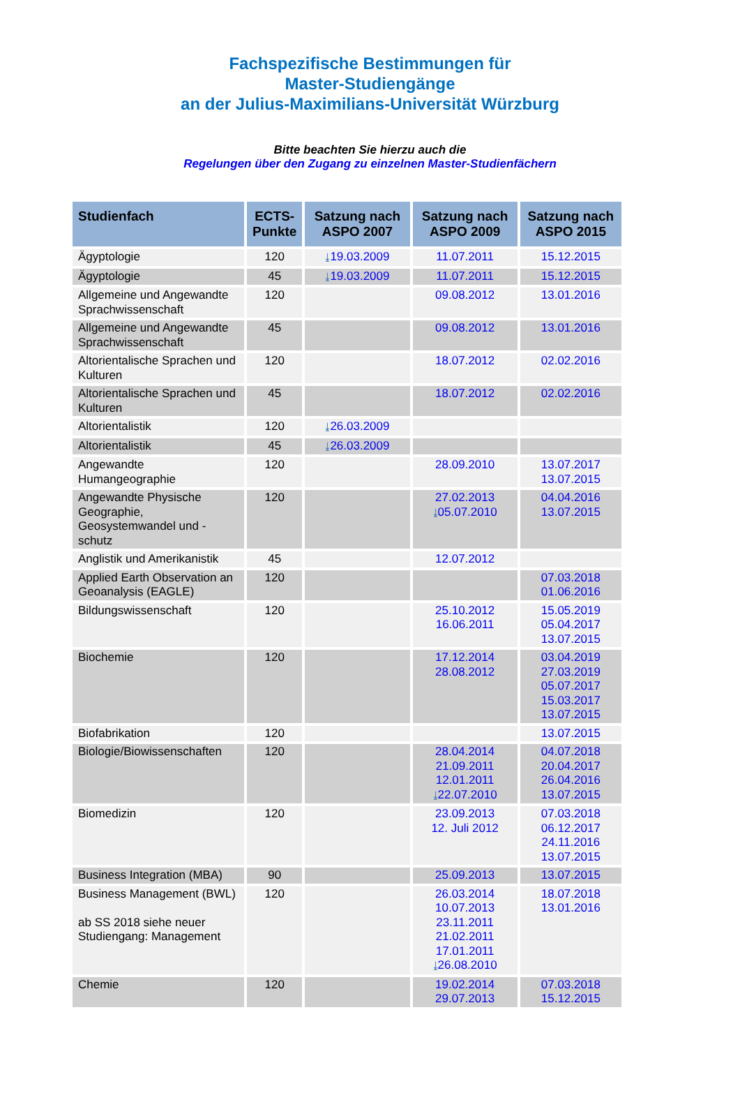Fachspezifische Bestimmungen für
Master-Studiengänge
an der Julius-Maximilians-Universität Würzburg
Bitte beachten Sie hierzu auch die
Regelungen über den Zugang zu einzelnen Master-Studienfächern
| Studienfach | ECTS-Punkte | Satzung nach ASPO 2007 | Satzung nach ASPO 2009 | Satzung nach ASPO 2015 |
| --- | --- | --- | --- | --- |
| Ägyptologie | 120 | ⤓ 19.03.2009 | 11.07.2011 | 15.12.2015 |
| Ägyptologie | 45 | ⤓ 19.03.2009 | 11.07.2011 | 15.12.2015 |
| Allgemeine und Angewandte Sprachwissenschaft | 120 | | 09.08.2012 | 13.01.2016 |
| Allgemeine und Angewandte Sprachwissenschaft | 45 | | 09.08.2012 | 13.01.2016 |
| Altorientalische Sprachen und Kulturen | 120 | | 18.07.2012 | 02.02.2016 |
| Altorientalische Sprachen und Kulturen | 45 | | 18.07.2012 | 02.02.2016 |
| Altorientalistik | 120 | ⤓ 26.03.2009 | | |
| Altorientalistik | 45 | ⤓ 26.03.2009 | | |
| Angewandte Humangeographie | 120 | | 28.09.2010 | 13.07.2017 13.07.2015 |
| Angewandte Physische Geographie, Geosystemwandel und -schutz | 120 | | 27.02.2013 ⤓ 05.07.2010 | 04.04.2016 13.07.2015 |
| Anglistik und Amerikanistik | 45 | | 12.07.2012 | |
| Applied Earth Observation an Geoanalysis (EAGLE) | 120 | | | 07.03.2018 01.06.2016 |
| Bildungswissenschaft | 120 | | 25.10.2012 16.06.2011 | 15.05.2019 05.04.2017 13.07.2015 |
| Biochemie | 120 | | 17.12.2014 28.08.2012 | 03.04.2019 27.03.2019 05.07.2017 15.03.2017 13.07.2015 |
| Biofabrikation | 120 | | | 13.07.2015 |
| Biologie/Biowissenschaften | 120 | | 28.04.2014 21.09.2011 12.01.2011 ⤓ 22.07.2010 | 04.07.2018 20.04.2017 26.04.2016 13.07.2015 |
| Biomedizin | 120 | | 23.09.2013 12. Juli 2012 | 07.03.2018 06.12.2017 24.11.2016 13.07.2015 |
| Business Integration (MBA) | 90 | | 25.09.2013 | 13.07.2015 |
| Business Management (BWL) ab SS 2018 siehe neuer Studiengang: Management | 120 | | 26.03.2014 10.07.2013 23.11.2011 21.02.2011 17.01.2011 ⤓ 26.08.2010 | 18.07.2018 13.01.2016 |
| Chemie | 120 | | 19.02.2014 29.07.2013 | 07.03.2018 15.12.2015 |